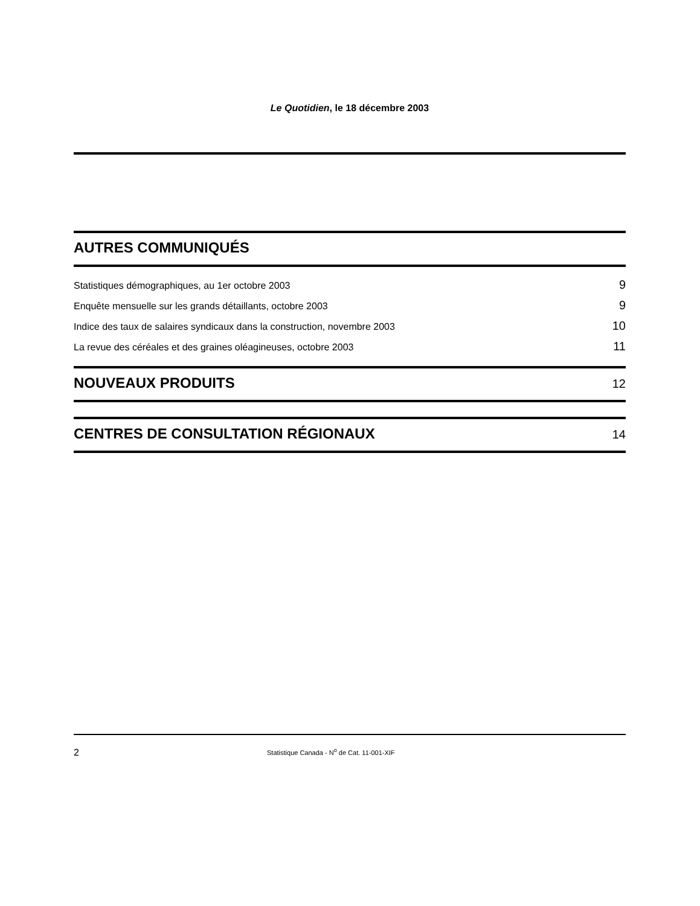Le Quotidien, le 18 décembre 2003
AUTRES COMMUNIQUÉS
Statistiques démographiques, au 1er octobre 2003 9
Enquête mensuelle sur les grands détaillants, octobre 2003 9
Indice des taux de salaires syndicaux dans la construction, novembre 2003 10
La revue des céréales et des graines oléagineuses, octobre 2003 11
NOUVEAUX PRODUITS
12
CENTRES DE CONSULTATION RÉGIONAUX
14
2 Statistique Canada - N<sup>o</sup> de Cat. 11-001-XIF